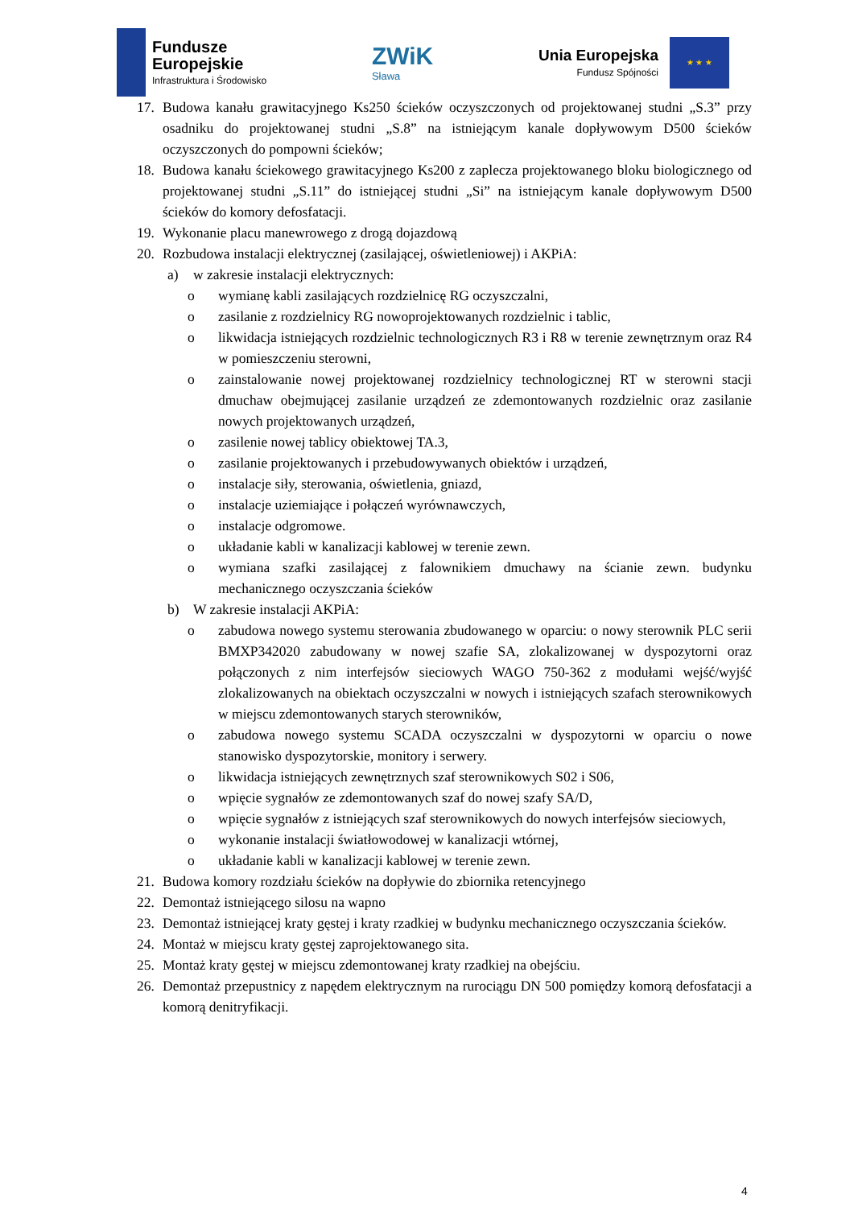Fundusze
Europejskie
Infrastruktura i Środowisko
ZWiK
Sława
Unia Europejska
Fundusz Spójności
★ ★ ★
17. Budowa kanału grawitacyjnego Ks250 ścieków oczyszczonych od projektowanej studni „S.3” przy osadniku do projektowanej studni „S.8” na istniejącym kanale dopływowym D500 ścieków oczyszczonych do pompowni ścieków;
18. Budowa kanału ściekowego grawitacyjnego Ks200 z zaplecza projektowanego bloku biologicznego od projektowanej studni „S.11” do istniejącej studni „Si” na istniejącym kanale dopływowym D500 ścieków do komory defosfatacji.
19. Wykonanie placu manewrowego z drogą dojazdową
20. Rozbudowa instalacji elektrycznej (zasilającej, oświetleniowej) i AKPiA:
a) w zakresie instalacji elektrycznych:
o wymianę kabli zasilających rozdzielnicę RG oczyszczalni,
o zasilanie z rozdzielnicy RG nowoprojektowanych rozdzielnic i tablic,
o likwidacja istniejących rozdzielnic technologicznych R3 i R8 w terenie zewnętrznym oraz R4 w pomieszczeniu sterowni,
o zainstalowanie nowej projektowanej rozdzielnicy technologicznej RT w sterowni stacji dmuchaw obejmującej zasilanie urządzeń ze zdemontowanych rozdzielnic oraz zasilanie nowych projektowanych urządzeń,
o zasilenie nowej tablicy obiektowej TA.3,
o zasilanie projektowanych i przebudowywanych obiektów i urządzeń,
o instalacje siły, sterowania, oświetlenia, gniazd,
o instalacje uziemiające i połączeń wyrównawczych,
o instalacje odgromowe.
o układanie kabli w kanalizacji kablowej w terenie zewn.
o wymiana szafki zasilającej z falownikiem dmuchawy na ścianie zewn. budynku mechanicznego oczyszczania ścieków
b) W zakresie instalacji AKPiA:
o zabudowa nowego systemu sterowania zbudowanego w oparciu: o nowy sterownik PLC serii BMXP342020 zabudowany w nowej szafie SA, zlokalizowanej w dyspozytorni oraz połączonych z nim interfejsów sieciowych WAGO 750-362 z modułami wejść/wyjść zlokalizowanych na obiektach oczyszczalni w nowych i istniejących szafach sterownikowych w miejscu zdemontowanych starych sterowników,
o zabudowa nowego systemu SCADA oczyszczalni w dyspozytorni w oparciu o nowe stanowisko dyspozytorskie, monitory i serwery.
o likwidacja istniejących zewnętrznych szaf sterownikowych S02 i S06,
o wpięcie sygnałów ze zdemontowanych szaf do nowej szafy SA/D,
o wpięcie sygnałów z istniejących szaf sterownikowych do nowych interfejsów sieciowych,
o wykonanie instalacji światłowodowej w kanalizacji wtórnej,
o układanie kabli w kanalizacji kablowej w terenie zewn.
21. Budowa komory rozdziału ścieków na dopływie do zbiornika retencyjnego
22. Demontaż istniejącego silosu na wapno
23. Demontaż istniejącej kraty gęstej i kraty rzadkiej w budynku mechanicznego oczyszczania ścieków.
24. Montaż w miejscu kraty gęstej zaprojektowanego sita.
25. Montaż kraty gęstej w miejscu zdemontowanej kraty rzadkiej na obejściu.
26. Demontaż przepustnicy z napędem elektrycznym na rurociągu DN 500 pomiędzy komorą defosfatacji a komorą denitryfikacji.
4